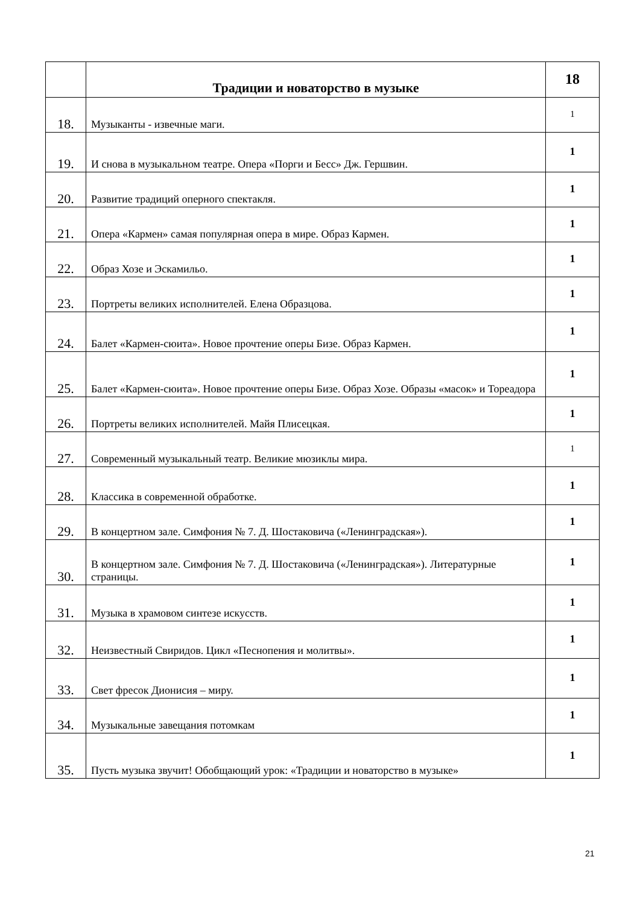| | Традиции и новаторство в музыке | 18 |
| 18. | Музыканты - извечные маги. | 1 |
| 19. | И снова в музыкальном театре. Опера «Порги и Бесс» Дж. Гершвин. | 1 |
| 20. | Развитие традиций оперного спектакля. | 1 |
| 21. | Опера «Кармен» самая популярная опера в мире. Образ Кармен. | 1 |
| 22. | Образ Хозе и Эскамильо. | 1 |
| 23. | Портреты великих исполнителей. Елена Образцова. | 1 |
| 24. | Балет «Кармен-сюита». Новое прочтение оперы Бизе. Образ Кармен. | 1 |
| 25. | Балет «Кармен-сюита». Новое прочтение оперы Бизе. Образ Хозе. Образы «масок» и Тореадора | 1 |
| 26. | Портреты великих исполнителей. Майя Плисецкая. | 1 |
| 27. | Современный музыкальный театр. Великие мюзиклы мира. | 1 |
| 28. | Классика в современной обработке. | 1 |
| 29. | В концертном зале. Симфония № 7. Д. Шостаковича («Ленинградская»). | 1 |
| 30. | В концертном зале. Симфония № 7. Д. Шостаковича («Ленинградская»). Литературные страницы. | 1 |
| 31. | Музыка в храмовом синтезе искусств. | 1 |
| 32. | Неизвестный Свиридов. Цикл «Песнопения и молитвы». | 1 |
| 33. | Свет фресок Дионисия – миру. | 1 |
| 34. | Музыкальные завещания потомкам | 1 |
| 35. | Пусть музыка звучит! Обобщающий урок: «Традиции и новаторство в музыке» | 1 |
21